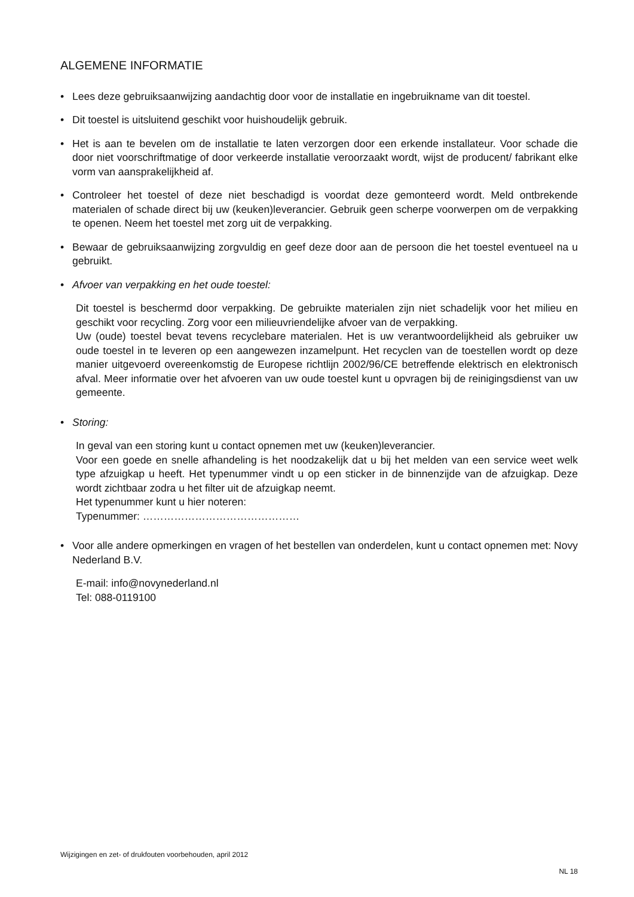ALGEMENE INFORMATIE
• Lees deze gebruiksaanwijzing aandachtig door voor de installatie en ingebruikname van dit toestel.
• Dit toestel is uitsluitend geschikt voor huishoudelijk gebruik.
• Het is aan te bevelen om de installatie te laten verzorgen door een erkende installateur. Voor schade die door niet voorschriftmatige of door verkeerde installatie veroorzaakt wordt, wijst de producent/ fabrikant elke vorm van aansprakelijkheid af.
• Controleer het toestel of deze niet beschadigd is voordat deze gemonteerd wordt. Meld ontbrekende materialen of schade direct bij uw (keuken)leverancier. Gebruik geen scherpe voorwerpen om de verpakking te openen. Neem het toestel met zorg uit de verpakking.
• Bewaar de gebruiksaanwijzing zorgvuldig en geef deze door aan de persoon die het toestel eventueel na u gebruikt.
• Afvoer van verpakking en het oude toestel:
Dit toestel is beschermd door verpakking. De gebruikte materialen zijn niet schadelijk voor het milieu en geschikt voor recycling. Zorg voor een milieuvriendelijke afvoer van de verpakking.
Uw (oude) toestel bevat tevens recyclebare materialen. Het is uw verantwoordelijkheid als gebruiker uw oude toestel in te leveren op een aangewezen inzamelpunt. Het recyclen van de toestellen wordt op deze manier uitgevoerd overeenkomstig de Europese richtlijn 2002/96/CE betreffende elektrisch en elektronisch afval. Meer informatie over het afvoeren van uw oude toestel kunt u opvragen bij de reinigingsdienst van uw gemeente.
• Storing:
In geval van een storing kunt u contact opnemen met uw (keuken)leverancier.
Voor een goede en snelle afhandeling is het noodzakelijk dat u bij het melden van een service weet welk type afzuigkap u heeft. Het typenummer vindt u op een sticker in de binnenzijde van de afzuigkap. Deze wordt zichtbaar zodra u het filter uit de afzuigkap neemt.
Het typenummer kunt u hier noteren:
Typenummer: ………………………………………
• Voor alle andere opmerkingen en vragen of het bestellen van onderdelen, kunt u contact opnemen met: Novy Nederland B.V.
E-mail: info@novynederland.nl
Tel: 088-0119100
Wijzigingen en zet- of drukfouten voorbehouden, april 2012
NL 18